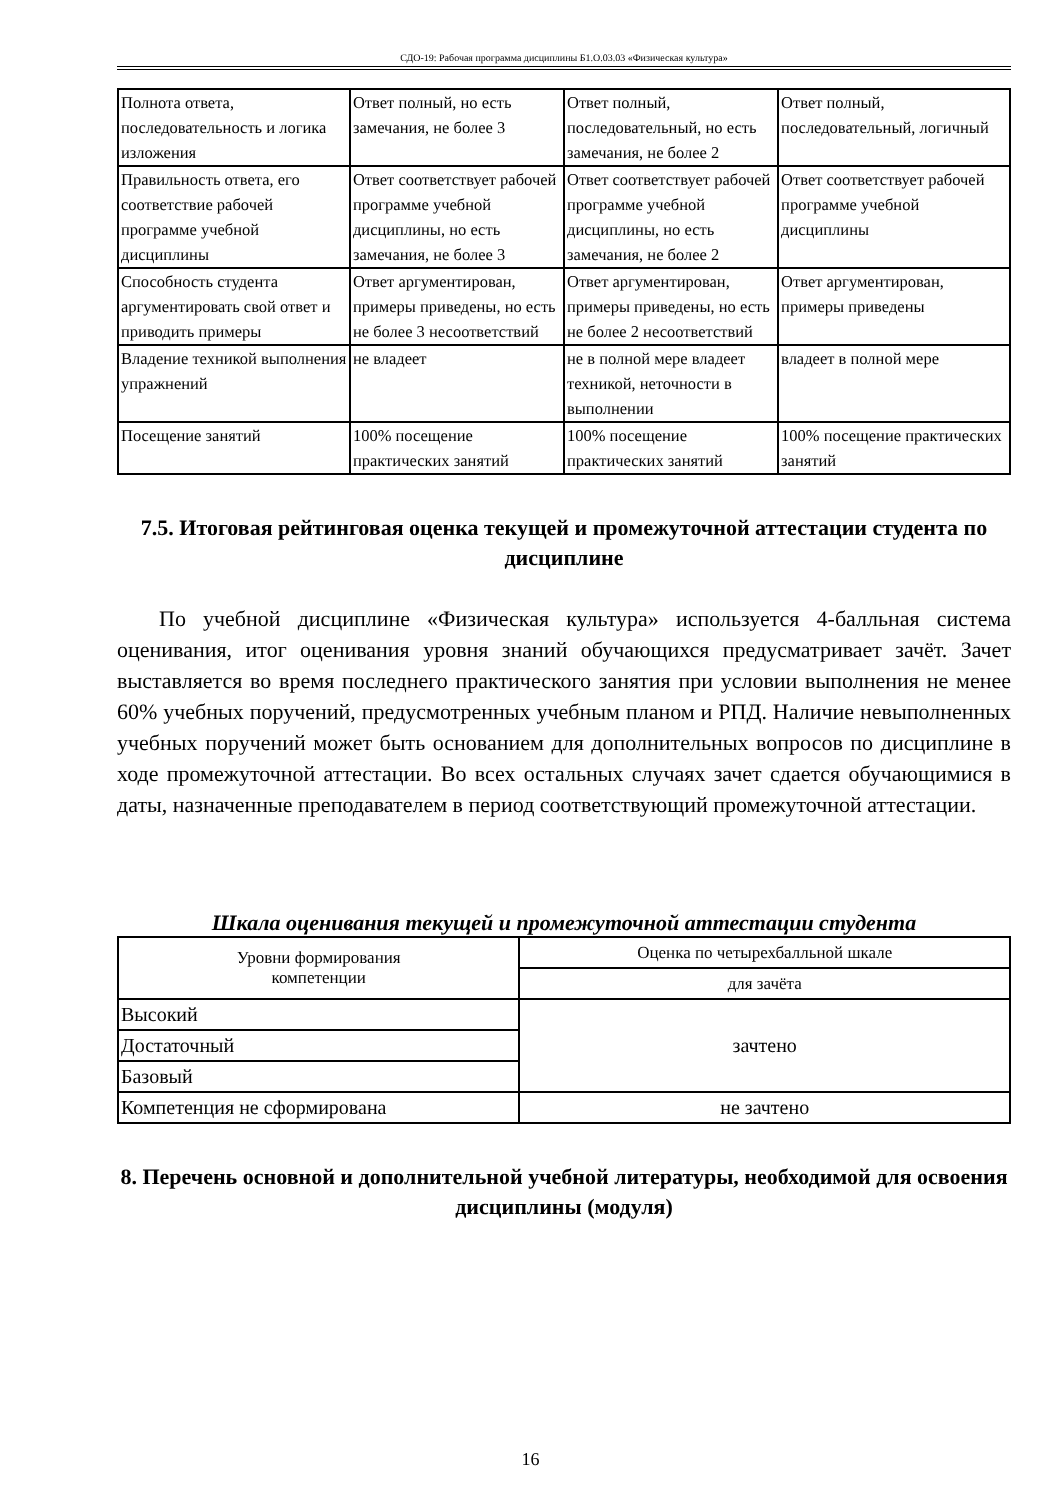СДО-19: Рабочая программа дисциплины Б1.О.03.03 «Физическая культура»
| Полнота ответа, последовательность и логика изложения | Ответ полный, но есть замечания, не более 3 | Ответ полный, последовательный, но есть замечания, не более 2 | Ответ полный, последовательный, логичный |
| Правильность ответа, его соответствие рабочей программе учебной дисциплины | Ответ соответствует рабочей программе учебной дисциплины, но есть замечания, не более 3 | Ответ соответствует рабочей программе учебной дисциплины, но есть замечания, не более 2 | Ответ соответствует рабочей программе учебной дисциплины |
| Способность студента аргументировать свой ответ и приводить примеры | Ответ аргументирован, примеры приведены, но есть не более 3 несоответствий | Ответ аргументирован, примеры приведены, но есть не более 2 несоответствий | Ответ аргументирован, примеры приведены |
| Владение техникой выполнения упражнений | не владеет | не в полной мере владеет техникой, неточности в выполнении | владеет в полной мере |
| Посещение занятий | 100% посещение практических занятий | 100% посещение практических занятий | 100% посещение практических занятий |
7.5. Итоговая рейтинговая оценка текущей и промежуточной аттестации студента по дисциплине
По учебной дисциплине «Физическая культура» используется 4-балльная система оценивания, итог оценивания уровня знаний обучающихся предусматривает зачёт. Зачет выставляется во время последнего практического занятия при условии выполнения не менее 60% учебных поручений, предусмотренных учебным планом и РПД. Наличие невыполненных учебных поручений может быть основанием для дополнительных вопросов по дисциплине в ходе промежуточной аттестации. Во всех остальных случаях зачет сдается обучающимися в даты, назначенные преподавателем в период соответствующий промежуточной аттестации.
Шкала оценивания текущей и промежуточной аттестации студента
| Уровни формирования компетенции | Оценка по четырехбалльной шкале |
| | для зачёта |
| Высокий | зачтено |
| Достаточный | |
| Базовый | |
| Компетенция не сформирована | не зачтено |
8. Перечень основной и дополнительной учебной литературы, необходимой для освоения дисциплины (модуля)
16